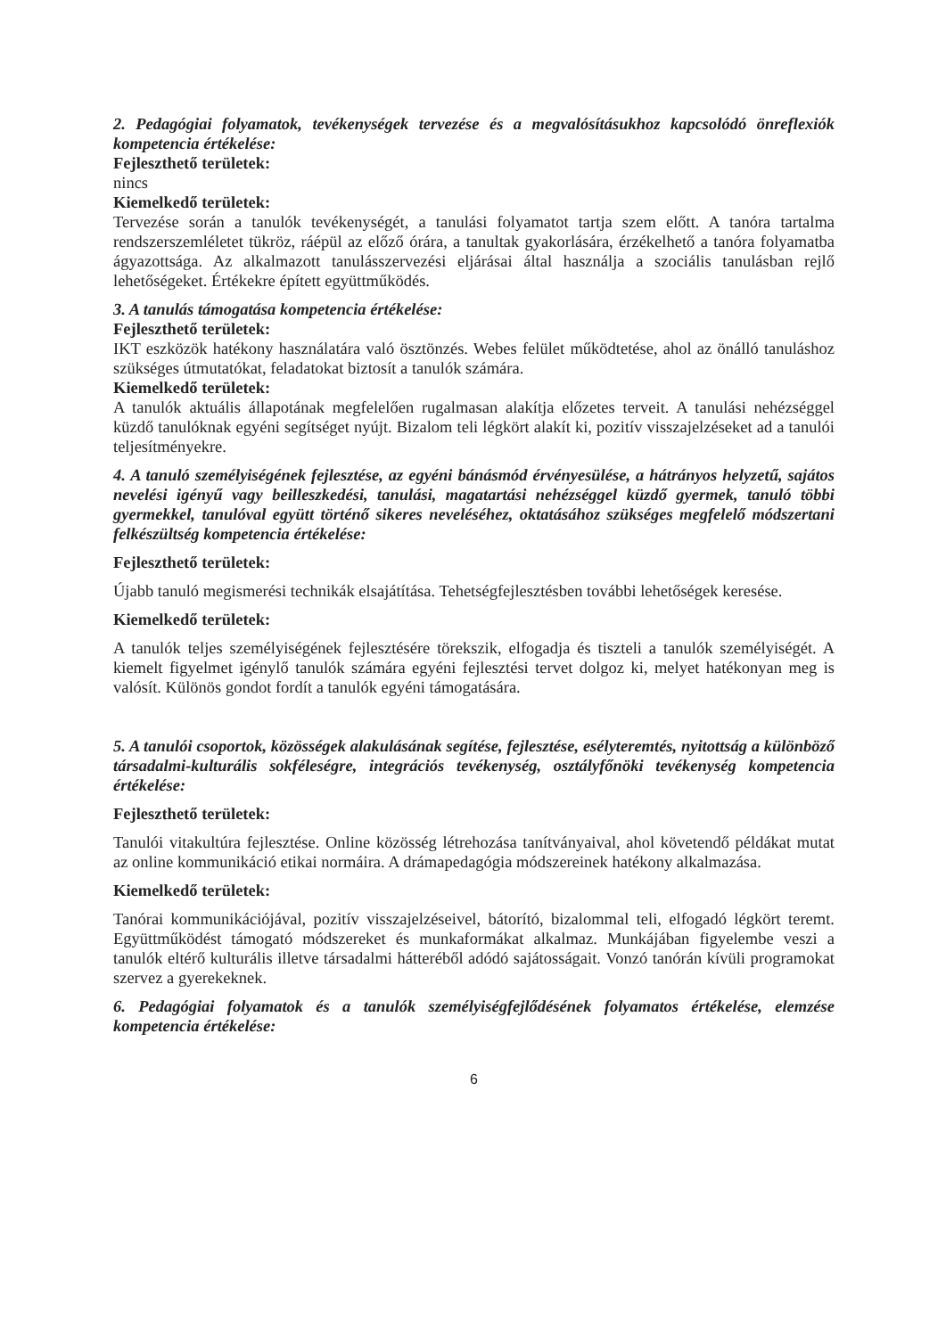2. Pedagógiai folyamatok, tevékenységek tervezése és a megvalósításukhoz kapcsolódó önreflexiók kompetencia értékelése:
Fejleszthető területek:
nincs
Kiemelkedő területek:
Tervezése során a tanulók tevékenységét, a tanulási folyamatot tartja szem előtt. A tanóra tartalma rendszerszemléletet tükröz, ráépül az előző órára, a tanultak gyakorlására, érzékelhető a tanóra folyamatba ágyazottsága. Az alkalmazott tanulásszervezési eljárásai által használja a szociális tanulásban rejlő lehetőségeket. Értékekre épített együttműködés.
3. A tanulás támogatása kompetencia értékelése:
Fejleszthető területek:
IKT eszközök hatékony használatára való ösztönzés. Webes felület működtetése, ahol az önálló tanuláshoz szükséges útmutatókat, feladatokat biztosít a tanulók számára.
Kiemelkedő területek:
A tanulók aktuális állapotának megfelelően rugalmasan alakítja előzetes terveit. A tanulási nehézséggel küzdő tanulóknak egyéni segítséget nyújt. Bizalom teli légkört alakít ki, pozitív visszajelzéseket ad a tanulói teljesítményekre.
4. A tanuló személyiségének fejlesztése, az egyéni bánásmód érvényesülése, a hátrányos helyzetű, sajátos nevelési igényű vagy beilleszkedési, tanulási, magatartási nehézséggel küzdő gyermek, tanuló többi gyermekkel, tanulóval együtt történő sikeres neveléséhez, oktatásához szükséges megfelelő módszertani felkészültség kompetencia értékelése:
Fejleszthető területek:
Újabb tanuló megismerési technikák elsajátítása. Tehetségfejlesztésben további lehetőségek keresése.
Kiemelkedő területek:
A tanulók teljes személyiségének fejlesztésére törekszik, elfogadja és tiszteli a tanulók személyiségét. A kiemelt figyelmet igénylő tanulók számára egyéni fejlesztési tervet dolgoz ki, melyet hatékonyan meg is valósít. Különös gondot fordít a tanulók egyéni támogatására.
5. A tanulói csoportok, közösségek alakulásának segítése, fejlesztése, esélyteremtés, nyitottság a különböző társadalmi-kulturális sokféleségre, integrációs tevékenység, osztályfőnöki tevékenység kompetencia értékelése:
Fejleszthető területek:
Tanulói vitakultúra fejlesztése. Online közösség létrehozása tanítványaival, ahol követendő példákat mutat az online kommunikáció etikai normáira. A drámapedagógia módszereinek hatékony alkalmazása.
Kiemelkedő területek:
Tanórai kommunikációjával, pozitív visszajelzéseivel, bátorító, bizalommal teli, elfogadó légkört teremt. Együttműködést támogató módszereket és munkaformákat alkalmaz. Munkájában figyelembe veszi a tanulók eltérő kulturális illetve társadalmi hátteréből adódó sajátosságait. Vonzó tanórán kívüli programokat szervez a gyerekeknek.
6. Pedagógiai folyamatok és a tanulók személyiségfejlődésének folyamatos értékelése, elemzése kompetencia értékelése:
6